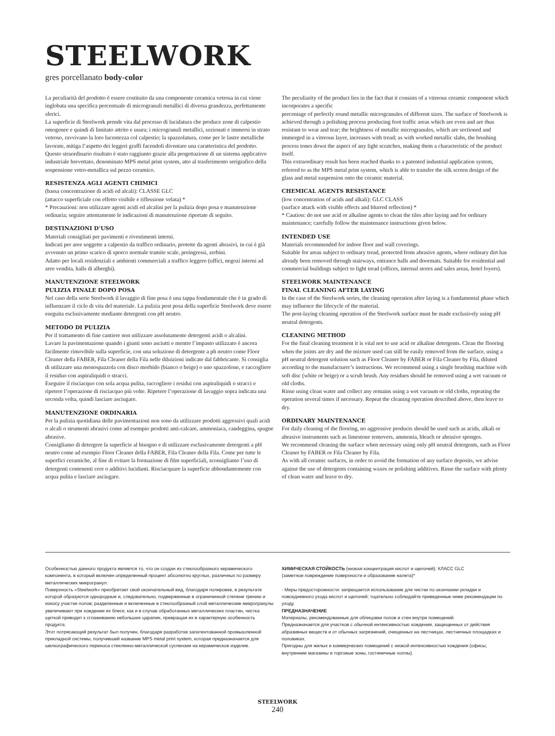STEELWORK
gres porcellanato body-color
La peculiarità del prodotto è essere costituito da una componente ceramica vetrosa in cui viene inglobata una specifica percentuale di microgranuli metallici di diversa grandezza, perfettamente sferici.
La superficie di Steelwork prende vita dal processo di lucidatura che produce zone di calpestio omogenee e quindi di limitato attrito e usura; i microgranuli metallici, sezionati e immersi in strato vetroso, ravvivano la loro lucentezza col calpestio; la spazzolatura, come per le lastre metalliche lavorate, mitiga l’aspetto dei leggeri graffi facendoli diventare una caratteristica del prodotto.
Questo straordinario risultato è stato raggiunto grazie alla progettazione di un sistema applicativo industriale brevettato, denominato MPS metal print system, atto al trasferimento serigrafico della sospensione vetro-metallica sul pezzo ceramico.
RESISTENZA AGLI AGENTI CHIMICI
(bassa concentrazione di acidi ed alcali): CLASSE GLC
(attacco superficiale con effetto visibile e riflessione velata) *
* Precauzioni: non utilizzare agenti acidi ed alcalini per la pulizia dopo posa e manutenzione ordinaria; seguire attentamente le indicazioni di manutenzione riportate di seguito.
DESTINAZIONI D’USO
Materiali consigliati per pavimenti e rivestimenti interni.
Indicati per aree soggette a calpestio da traffico ordinario, protette da agenti abrasivi, in cui è già avvenuto un primo scarico di sporco normale tramite scale, preingressi, zerbini.
Adatto per locali residenziali e ambienti commerciali a traffico leggero (uffici, negozi interni ad aree vendita, halls di alberghi).
MANUTENZIONE STEELWORK
PULIZIA FINALE DOPO POSA
Nel caso della serie Steelwork il lavaggio di fine posa è una tappa fondamentale che è in grado di influenzare il ciclo di vita del materiale. La pulizia post posa della superficie Steelwork deve essere eseguita esclusivamente mediante detergenti con pH neutro.
METODO DI PULIZIA
Per il trattamento di fine cantiere non utilizzare assolutamente detergenti acidi o alcalini.
Lavare la pavimentazione quando i giunti sono asciutti e mentre l’impasto utilizzato è ancora facilmente rimovibile sulla superficie, con una soluzione di detergente a ph neutro come Floor Cleaner della FABER, Fila Cleaner della Fila nelle diluizioni indicate dal fabbricante. Si consiglia di utilizzare una monospazzola con disco morbido (bianco o beige) o uno spazzolone, e raccogliere il residuo con aspiraliquidi o stracci.
Eseguire il risciacquo con sola acqua pulita, raccogliere i residui con aspiraliquidi o stracci e ripetere l’operazione di risciacquo più volte. Ripetere l’operazione di lavaggio sopra indicata una seconda volta, quindi lasciare asciugare.
MANUTENZIONE ORDINARIA
Per la pulizia quotidiana delle pavimentazioni non sono da utilizzare prodotti aggressivi quali acidi o alcali o strumenti abrasivi come ad esempio prodotti anti-calcare, ammoniaca, candeggina, spugne abrasive.
Consigliamo di detergere la superficie al bisogno e di utilizzare esclusivamente detergenti a pH neutro come ad esempio Floor Cleaner della FABER, Fila Cleaner della Fila. Come per tutte le superfici ceramiche, al fine di evitare la formazione di film superficiali, sconsigliamo l’uso di detergenti contenenti cere o additivi lucidanti. Risciacquare la superficie abbondantemente con acqua pulita e lasciare asciugare.
The peculiarity of the product lies in the fact that it consists of a vitreous ceramic component which incorporates a specific
percentage of perfectly round metallic microgranules of different sizes. The surface of Steelwork is achieved through a polishing process producing foot traffic areas which are even and are thus resistant to wear and tear; the brightness of metallic microgranules, which are sectioned and immerged in a vitreous layer, increases with tread; as with worked metallic slabs, the brushing process tones down the aspect of any light scratches, making them a characteristic of the product itself.
This extraordinary result has been reached thanks to a patented industrial application system, referred to as the MPS metal print system, which is able to transfer the silk screen design of the glass and metal suspension onto the ceramic material.
CHEMICAL AGENTS RESISTANCE
(low concentration of acids and alkali): GLC CLASS
(surface attack with visible effects and blurred reflection) *
* Caution: do not use acid or alkaline agents to clean the tiles after laying and for ordinary maintenance; carefully follow the maintenance instructions given below.
INTENDED USE
Materials recommended for indoor floor and wall coverings.
Suitable for areas subject to ordinary tread, protected from abrasive agents, where ordinary dirt has already been removed through stairways, entrance halls and doormats. Suitable for residential and commercial buildings subject to light tread (offices, internal stores and sales areas, hotel foyers).
STEELWORK MAINTENANCE
FINAL CLEANING AFTER LAYING
In the case of the Steelwork series, the cleaning operation after laying is a fundamental phase which may influence the lifecycle of the material.
The post-laying cleaning operation of the Steelwork surface must be made exclusively using pH neutral detergents.
CLEANING METHOD
For the final cleaning treatment it is vital not to use acid or alkaline detergents. Clean the flooring when the joints are dry and the mixture used can still be easily removed from the surface, using a pH neutral detergent solution such as Floor Cleaner by FABER or Fila Cleaner by Fila, diluted according to the manufacturer’s instructions. We recommend using a single brushing machine with soft disc (white or beige) or a scrub brush. Any residues should be removed using a wet vacuum or old cloths.
Rinse using clean water and collect any remains using a wet vacuum or old cloths, repeating the operation several times if necessary. Repeat the cleaning operation described above, then leave to dry.
ORDINARY MAINTENANCE
For daily cleaning of the flooring, no aggressive products should be used such as acids, alkali or abrasive instruments such as limestone removers, ammonia, bleach or abrasive sponges.
We recommend cleaning the surface when necessary using only pH neutral detergents, such as Floor Cleaner by FABER or Fila Cleaner by Fila.
As with all ceramic surfaces, in order to avoid the formation of any surface deposits, we advise against the use of detergents containing waxes or polishing additives. Rinse the surface with plenty of clean water and leave to dry.
Особенностью данного продукта является то, что он создан из стеклообразного керамического компонента, в который включен определенный процент абсолютно круглых, различных по размеру металлических микрогранул.
Поверхность «Steelwork» приобретает свой окончательный вид, благодаря полировке, в результате которой образуются однородные и, следовательно, подверженные в ограниченной степени трению и износу участки полов; разделенные и включенные в стеклообразный слой металлические микрогранулы увеличивают при хождении их блеск; как и в случае обработанных металлических пластин, чистка щеткой приводит к сглаживанию небольших царапин, превращая их в характерную особенность продукта.
Этот потрясающий результат был получен, благодаря разработке запатентованной промышленной прикладной системы, получившей название MPS metal print system, которая предназначается для шелкографического переноса стеклянно-металлической суспензии на керамическое изделие.
ХИМИЧЕСКАЯ СТОЙКОСТЬ (низкая концентрация кислот и щелочей): КЛАСС GLC
(заметное повреждение поверхности и образование налета)*
- Меры предосторожности: запрещается использование для чистки по окончании укладки и повседневного ухода кислот и щелочей; тщательно соблюдайте приведенные ниже рекомендации по уходу.
ПРЕДНАЗНАЧЕНИЕ
Материалы, рекомендованные для облицовки полов и стен внутри помещений.
Предназначается для участков с обычной интенсивностью хождения, защищенных от действия абразивных веществ и от обычных загрязнений, очищенных на лестницах, лестничных площадках и половиках.
Пригодны для жилых и коммерческих помещений с низкой интенсивностью хождения (офисы, внутренние магазины и торговые зоны, гостиничные холлы).
STEELWORK
240